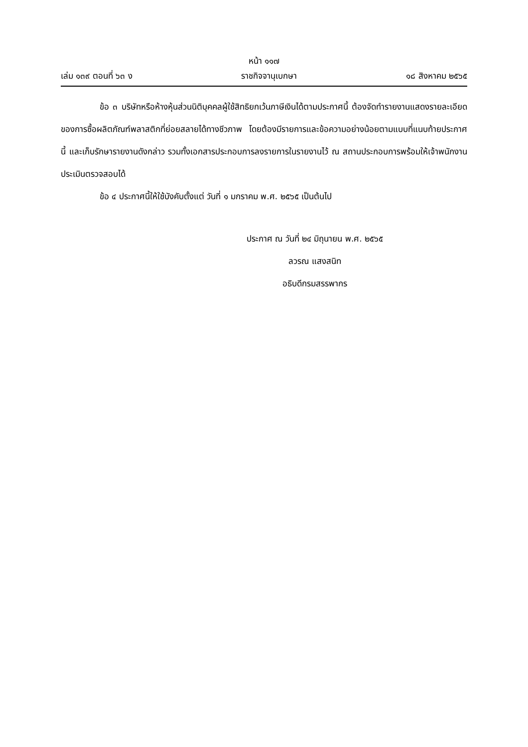หน้า ๑๑๗
เล่ม ๑๓๙ ตอนที่ ๖๓ ง ราชกิจจานุเบกษา ๑๘ สิงหาคม ๒๕๖๕
ข้อ ๓ บริษัทหรือห้างหุ้นส่วนนิติบุคคลผู้ใช้สิทธิยกเว้นภาษีเงินได้ตามประกาศนี้ ต้องจัดทำรายงานแสดงรายละเอียดของการซื้อผลิตภัณฑ์พลาสติกที่ย่อยสลายได้ทางชีวภาพ โดยต้องมีรายการและข้อความอย่างน้อยตามแบบที่แนบท้ายประกาศนี้ และเก็บรักษารายงานดังกล่าว รวมทั้งเอกสารประกอบการลงรายการในรายงานไว้ ณ สถานประกอบการพร้อมให้เจ้าพนักงานประเมินตรวจสอบได้
ข้อ ๔ ประกาศนี้ให้ใช้บังคับตั้งแต่ วันที่ ๑ มกราคม พ.ศ. ๒๕๖๕ เป็นต้นไป
ประกาศ ณ วันที่ ๒๔ มิถุนายน พ.ศ. ๒๕๖๕
ลวรณ แสงสนิท
อธิบดีกรมสรรพากร